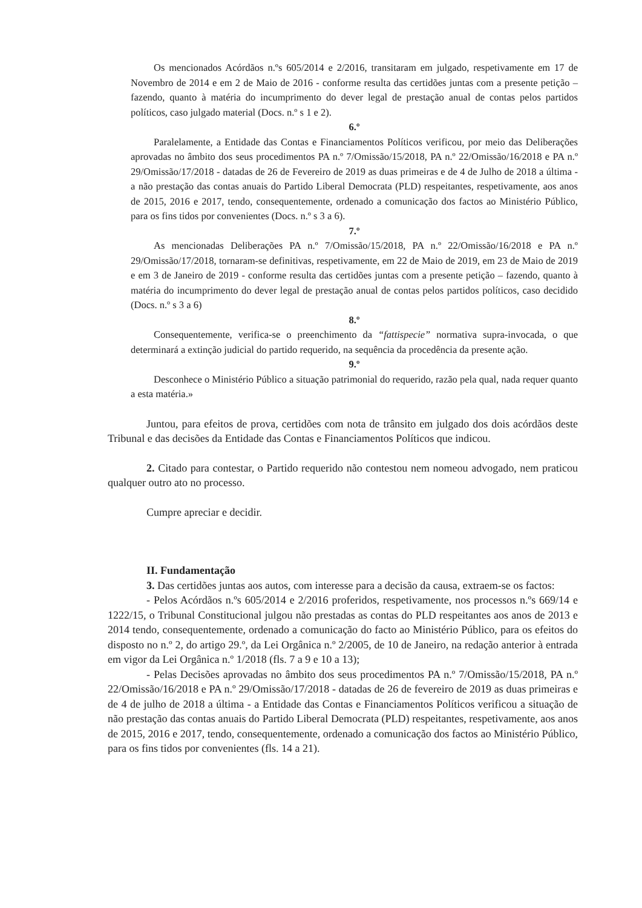Os mencionados Acórdãos n.ºs 605/2014 e 2/2016, transitaram em julgado, respetivamente em 17 de Novembro de 2014 e em 2 de Maio de 2016 - conforme resulta das certidões juntas com a presente petição – fazendo, quanto à matéria do incumprimento do dever legal de prestação anual de contas pelos partidos políticos, caso julgado material (Docs. n.º s 1 e 2).
6.º
Paralelamente, a Entidade das Contas e Financiamentos Políticos verificou, por meio das Deliberações aprovadas no âmbito dos seus procedimentos PA n.º 7/Omissão/15/2018, PA n.º 22/Omissão/16/2018 e PA n.º 29/Omissão/17/2018 - datadas de 26 de Fevereiro de 2019 as duas primeiras e de 4 de Julho de 2018 a última - a não prestação das contas anuais do Partido Liberal Democrata (PLD) respeitantes, respetivamente, aos anos de 2015, 2016 e 2017, tendo, consequentemente, ordenado a comunicação dos factos ao Ministério Público, para os fins tidos por convenientes (Docs. n.º s 3 a 6).
7.º
As mencionadas Deliberações PA n.º 7/Omissão/15/2018, PA n.º 22/Omissão/16/2018 e PA n.º 29/Omissão/17/2018, tornaram-se definitivas, respetivamente, em 22 de Maio de 2019, em 23 de Maio de 2019 e em 3 de Janeiro de 2019 - conforme resulta das certidões juntas com a presente petição – fazendo, quanto à matéria do incumprimento do dever legal de prestação anual de contas pelos partidos políticos, caso decidido (Docs. n.º s 3 a 6)
8.º
Consequentemente, verifica-se o preenchimento da “fattispecie” normativa supra-invocada, o que determinará a extinção judicial do partido requerido, na sequência da procedência da presente ação.
9.º
Desconhece o Ministério Público a situação patrimonial do requerido, razão pela qual, nada requer quanto a esta matéria.»
Juntou, para efeitos de prova, certidões com nota de trânsito em julgado dos dois acórdãos deste Tribunal e das decisões da Entidade das Contas e Financiamentos Políticos que indicou.
2. Citado para contestar, o Partido requerido não contestou nem nomeou advogado, nem praticou qualquer outro ato no processo.
Cumpre apreciar e decidir.
II. Fundamentação
3. Das certidões juntas aos autos, com interesse para a decisão da causa, extraem-se os factos:
- Pelos Acórdãos n.ºs 605/2014 e 2/2016 proferidos, respetivamente, nos processos n.ºs 669/14 e 1222/15, o Tribunal Constitucional julgou não prestadas as contas do PLD respeitantes aos anos de 2013 e 2014 tendo, consequentemente, ordenado a comunicação do facto ao Ministério Público, para os efeitos do disposto no n.º 2, do artigo 29.º, da Lei Orgânica n.º 2/2005, de 10 de Janeiro, na redação anterior à entrada em vigor da Lei Orgânica n.º 1/2018 (fls. 7 a 9 e 10 a 13);
- Pelas Decisões aprovadas no âmbito dos seus procedimentos PA n.º 7/Omissão/15/2018, PA n.º 22/Omissão/16/2018 e PA n.º 29/Omissão/17/2018 - datadas de 26 de fevereiro de 2019 as duas primeiras e de 4 de julho de 2018 a última - a Entidade das Contas e Financiamentos Políticos verificou a situação de não prestação das contas anuais do Partido Liberal Democrata (PLD) respeitantes, respetivamente, aos anos de 2015, 2016 e 2017, tendo, consequentemente, ordenado a comunicação dos factos ao Ministério Público, para os fins tidos por convenientes (fls. 14 a 21).